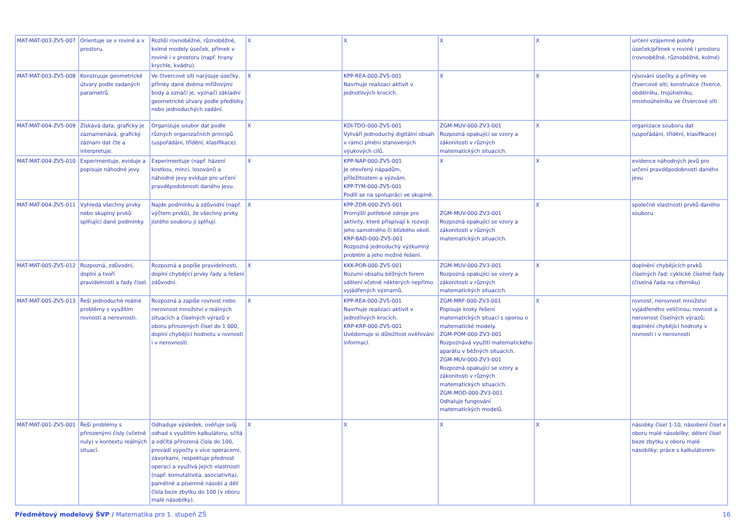| MAT-MAT-003-ZV5-007 | Orientuje se v rovině a v prostoru. | Rozliší rovnoběžné, různoběžné, kolmé modely úseček, přímek v rovině i v prostoru (např. hrany krychle, kvádru). | X | X | X | X | určení vzájemné polohy úseček/přímek v rovině i prostoru (rovnoběžné, různoběžné, kolmé) |
| MAT-MAT-003-ZV5-008 | Konstruuje geometrické útvary podle zadaných parametrů. | Ve čtvercové síti narýsuje úsečky, přímky dané dvěma mřížovými body a označí je, vyznačí základní geometrické útvary podle předlohy nebo jednoduchých zadání. | X | KPP-REA-000-ZV5-001 Navrhuje realizaci aktivit v jednotlivých krocích. | X | X | rýsování úsečky a přímky ve čtvercové síti; konstrukce čtverce, obdélníku, trojúhelníku, mnohoúhelníku ve čtvercové síti |
| MAT-MAT-004-ZV5-009 | Získává data, graficky je zaznamenává, grafický záznam dat čte a interpretuje. | Organizuje soubor dat podle různých organizačních principů (uspořádání, třídění, klasifikace). | X | KDI-TDO-000-ZV5-001 Vytváří jednoduchý digitální obsah v rámci plnění stanovených výukových cílů. | ZGM-MUV-000-ZV3-001 Rozpozná opakující se vzory a zákonitosti v různých matematických situacích. | X | organizace souboru dat (uspořádání, třídění, klasifikace) |
| MAT-MAT-004-ZV5-010 | Experimentuje, eviduje a popisuje náhodné jevy. | Experimentuje (např. házení kostkou, mincí, losování) a náhodné jevy eviduje pro určení pravděpodobnosti daného jevu. | X | KPP-NAP-000-ZV5-001 Je otevřený nápadům, příležitostem a výzvám. KPP-TYM-000-ZV5-001 Podílí se na spolupráci ve skupině. | X | X | evidence náhodných jevů pro určení pravděpodobnosti daného jevu |
| MAT-MAT-004-ZV5-011 | Vyhledá všechny prvky nebo skupiny prvků splňující dané podmínky. | Najde podmínku a zdůvodní (např. výčtem prvků), že všechny prvky jistého souboru ji splňují. | X | KPP-ZDR-000-ZV5-001 Promýšlí potřebné zdroje pro aktivity, které přispívají k rozvoji jeho samotného či blízkého okolí. KRP-BAD-000-ZV5-001 Rozpozná jednoduchý výzkumný problém a jeho možné řešení. | ZGM-MUV-000-ZV3-001 Rozpozná opakující se vzory a zákonitosti v různých matematických situacích. | X | společné vlastnosti prvků daného souboru |
| MAT-MAT-005-ZV5-012 | Rozpozná, zdůvodní, doplní a tvoří pravidelnosti a řady čísel. | Rozpozná a popíše pravidelnosti, doplní chybějící prvky řady a řešení zdůvodní. | X | KKK-POR-000-ZV5-001 Rozumí obsahu běžných forem sdělení včetně některých nepřímo vyjádřených významů. | ZGM-MUV-000-ZV3-001 Rozpozná opakující se vzory a zákonitosti v různých matematických situacích. | X | doplnění chybějících prvků číselných řad; cyklické číselné řady (číselná řada na ciferníku) |
| MAT-MAT-005-ZV5-013 | Řeší jednoduché reálné problémy s využitím rovnosti a nerovnosti. | Rozpozná a zapíše rovnost nebo nerovnost množství v reálných situacích a číselných výrazů v oboru přirozených čísel do 1 000, doplní chybějící hodnotu v rovnosti i v nerovnosti. | X | KPP-REA-000-ZV5-001 Navrhuje realizaci aktivit v jednotlivých krocích. KRP-KRP-000-ZV5-001 Uvědomuje si důležitost ověřování informací. | ZGM-MRF-000-ZV3-001 Popisuje kroky řešení matematických situací s oporou o matematické modely. ZGM-POM-000-ZV3-001 Rozpoznává využití matematického aparátu v běžných situacích. ZGM-MUV-000-ZV3-001 Rozpozná opakující se vzory a zákonitosti v různých matematických situacích. ZGM-MOD-000-ZV3-001 Odhaluje fungování matematických modelů. | X | rovnost, nerovnost množství vyjádřeného veličinou; rovnost a nerovnost číselných výrazů; doplnění chybějící hodnoty v rovnosti i v nerovnosti |
| MAT-MAT-001-ZV5-001 | Řeší problémy s přirozenými čísly (včetně nuly) v kontextu reálných situací. | Odhaduje výsledek, ověřuje svůj odhad s využitím kalkulátoru, sčítá a odčítá přirozená čísla do 100, provádí výpočty s více operacemi, závorkami, respektuje přednost operací a využívá jejich vlastnosti (např. komutativita, asociativita), pamětně a písemně násobí a dělí čísla beze zbytku do 100 (v oboru malé násobilky). | X | X | X | X | násobky čísel 1-10, násobení čísel v oboru malé násobilky; dělení čísel beze zbytku v oboru malé násobilky; práce s kalkulátorem |
Předmětový modelový ŠVP / Matematika pro 1. stupeň ZŠ 16